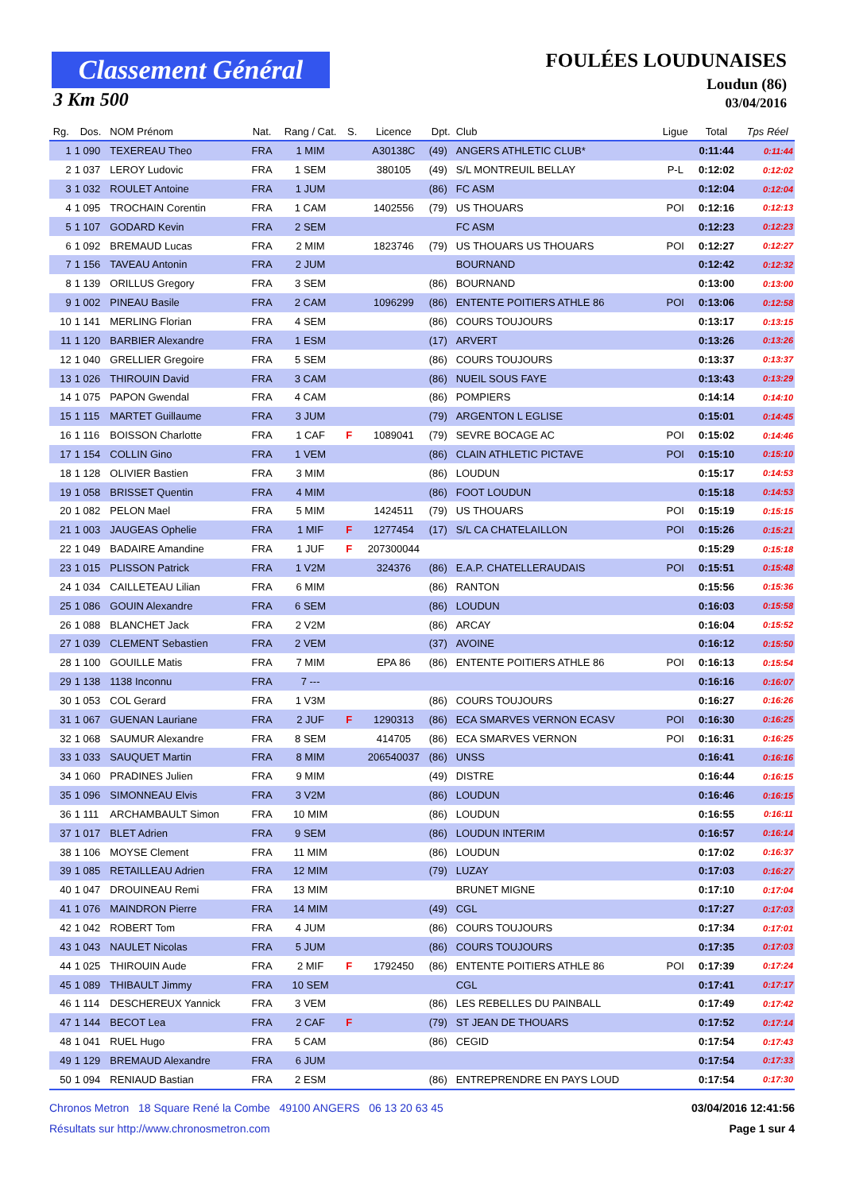Classement Général
3 Km 500
FOULÉES LOUDUNAISES
Loudun (86)
03/04/2016
| Rg. | Dos. | NOM Prénom | Nat. | Rang / Cat. | S. | Licence | Dpt. | Club | Ligue | Total | Tps Réel |
| --- | --- | --- | --- | --- | --- | --- | --- | --- | --- | --- | --- |
| 1 | 1 090 | TEXEREAU Theo | FRA | 1 MIM | | A30138C | (49) | ANGERS ATHLETIC CLUB* | | 0:11:44 | 0:11:44 |
| 2 | 1 037 | LEROY Ludovic | FRA | 1 SEM | | 380105 | (49) | S/L MONTREUIL BELLAY | P-L | 0:12:02 | 0:12:02 |
| 3 | 1 032 | ROULET Antoine | FRA | 1 JUM | | | (86) | FC ASM | | 0:12:04 | 0:12:04 |
| 4 | 1 095 | TROCHAIN Corentin | FRA | 1 CAM | | 1402556 | (79) | US THOUARS | POI | 0:12:16 | 0:12:13 |
| 5 | 1 107 | GODARD Kevin | FRA | 2 SEM | | | | FC ASM | | 0:12:23 | 0:12:23 |
| 6 | 1 092 | BREMAUD Lucas | FRA | 2 MIM | | 1823746 | (79) | US THOUARS US THOUARS | POI | 0:12:27 | 0:12:27 |
| 7 | 1 156 | TAVEAU Antonin | FRA | 2 JUM | | | | BOURNAND | | 0:12:42 | 0:12:32 |
| 8 | 1 139 | ORILLUS Gregory | FRA | 3 SEM | | | (86) | BOURNAND | | 0:13:00 | 0:13:00 |
| 9 | 1 002 | PINEAU Basile | FRA | 2 CAM | | 1096299 | (86) | ENTENTE POITIERS ATHLE 86 | POI | 0:13:06 | 0:12:58 |
| 10 | 1 141 | MERLING Florian | FRA | 4 SEM | | | (86) | COURS TOUJOURS | | 0:13:17 | 0:13:15 |
| 11 | 1 120 | BARBIER Alexandre | FRA | 1 ESM | | | (17) | ARVERT | | 0:13:26 | 0:13:26 |
| 12 | 1 040 | GRELLIER Gregoire | FRA | 5 SEM | | | (86) | COURS TOUJOURS | | 0:13:37 | 0:13:37 |
| 13 | 1 026 | THIROUIN David | FRA | 3 CAM | | | (86) | NUEIL SOUS FAYE | | 0:13:43 | 0:13:29 |
| 14 | 1 075 | PAPON Gwendal | FRA | 4 CAM | | | (86) | POMPIERS | | 0:14:14 | 0:14:10 |
| 15 | 1 115 | MARTET Guillaume | FRA | 3 JUM | | | (79) | ARGENTON L EGLISE | | 0:15:01 | 0:14:45 |
| 16 | 1 116 | BOISSON Charlotte | FRA | 1 CAF | F | 1089041 | (79) | SEVRE BOCAGE AC | POI | 0:15:02 | 0:14:46 |
| 17 | 1 154 | COLLIN Gino | FRA | 1 VEM | | | (86) | CLAIN ATHLETIC PICTAVE | POI | 0:15:10 | 0:15:10 |
| 18 | 1 128 | OLIVIER Bastien | FRA | 3 MIM | | | (86) | LOUDUN | | 0:15:17 | 0:14:53 |
| 19 | 1 058 | BRISSET Quentin | FRA | 4 MIM | | | (86) | FOOT LOUDUN | | 0:15:18 | 0:14:53 |
| 20 | 1 082 | PELON Mael | FRA | 5 MIM | | 1424511 | (79) | US THOUARS | POI | 0:15:19 | 0:15:15 |
| 21 | 1 003 | JAUGEAS Ophelie | FRA | 1 MIF | F | 1277454 | (17) | S/L CA CHATELAILLON | POI | 0:15:26 | 0:15:21 |
| 22 | 1 049 | BADAIRE Amandine | FRA | 1 JUF | F | 207300044 | | | | 0:15:29 | 0:15:18 |
| 23 | 1 015 | PLISSON Patrick | FRA | 1 V2M | | 324376 | (86) | E.A.P. CHATELLERAUDAIS | POI | 0:15:51 | 0:15:48 |
| 24 | 1 034 | CAILLETEAU Lilian | FRA | 6 MIM | | | (86) | RANTON | | 0:15:56 | 0:15:36 |
| 25 | 1 086 | GOUIN Alexandre | FRA | 6 SEM | | | (86) | LOUDUN | | 0:16:03 | 0:15:58 |
| 26 | 1 088 | BLANCHET Jack | FRA | 2 V2M | | | (86) | ARCAY | | 0:16:04 | 0:15:52 |
| 27 | 1 039 | CLEMENT Sebastien | FRA | 2 VEM | | | (37) | AVOINE | | 0:16:12 | 0:15:50 |
| 28 | 1 100 | GOUILLE Matis | FRA | 7 MIM | | EPA 86 | (86) | ENTENTE POITIERS ATHLE 86 | POI | 0:16:13 | 0:15:54 |
| 29 | 1 138 | 1138 Inconnu | FRA | 7 --- | | | | | | 0:16:16 | 0:16:07 |
| 30 | 1 053 | COL Gerard | FRA | 1 V3M | | | (86) | COURS TOUJOURS | | 0:16:27 | 0:16:26 |
| 31 | 1 067 | GUENAN Lauriane | FRA | 2 JUF | F | 1290313 | (86) | ECA SMARVES VERNON ECASV | POI | 0:16:30 | 0:16:25 |
| 32 | 1 068 | SAUMUR Alexandre | FRA | 8 SEM | | 414705 | (86) | ECA SMARVES VERNON | POI | 0:16:31 | 0:16:25 |
| 33 | 1 033 | SAUQUET Martin | FRA | 8 MIM | | 206540037 | (86) | UNSS | | 0:16:41 | 0:16:16 |
| 34 | 1 060 | PRADINES Julien | FRA | 9 MIM | | | (49) | DISTRE | | 0:16:44 | 0:16:15 |
| 35 | 1 096 | SIMONNEAU Elvis | FRA | 3 V2M | | | (86) | LOUDUN | | 0:16:46 | 0:16:15 |
| 36 | 1 111 | ARCHAMBAULT Simon | FRA | 10 MIM | | | (86) | LOUDUN | | 0:16:55 | 0:16:11 |
| 37 | 1 017 | BLET Adrien | FRA | 9 SEM | | | (86) | LOUDUN INTERIM | | 0:16:57 | 0:16:14 |
| 38 | 1 106 | MOYSE Clement | FRA | 11 MIM | | | (86) | LOUDUN | | 0:17:02 | 0:16:37 |
| 39 | 1 085 | RETAILLEAU Adrien | FRA | 12 MIM | | | (79) | LUZAY | | 0:17:03 | 0:16:27 |
| 40 | 1 047 | DROUINEAU Remi | FRA | 13 MIM | | | | BRUNET MIGNE | | 0:17:10 | 0:17:04 |
| 41 | 1 076 | MAINDRON Pierre | FRA | 14 MIM | | | (49) | CGL | | 0:17:27 | 0:17:03 |
| 42 | 1 042 | ROBERT Tom | FRA | 4 JUM | | | (86) | COURS TOUJOURS | | 0:17:34 | 0:17:01 |
| 43 | 1 043 | NAULET Nicolas | FRA | 5 JUM | | | (86) | COURS TOUJOURS | | 0:17:35 | 0:17:03 |
| 44 | 1 025 | THIROUIN Aude | FRA | 2 MIF | F | 1792450 | (86) | ENTENTE POITIERS ATHLE 86 | POI | 0:17:39 | 0:17:24 |
| 45 | 1 089 | THIBAULT Jimmy | FRA | 10 SEM | | | | CGL | | 0:17:41 | 0:17:17 |
| 46 | 1 114 | DESCHEREUX Yannick | FRA | 3 VEM | | | (86) | LES REBELLES DU PAINBALL | | 0:17:49 | 0:17:42 |
| 47 | 1 144 | BECOT Lea | FRA | 2 CAF | F | | (79) | ST JEAN DE THOUARS | | 0:17:52 | 0:17:14 |
| 48 | 1 041 | RUEL Hugo | FRA | 5 CAM | | | (86) | CEGID | | 0:17:54 | 0:17:43 |
| 49 | 1 129 | BREMAUD Alexandre | FRA | 6 JUM | | | | | | 0:17:54 | 0:17:33 |
| 50 | 1 094 | RENIAUD Bastian | FRA | 2 ESM | | | (86) | ENTREPRENDRE EN PAYS LOUD | | 0:17:54 | 0:17:30 |
Chronos Metron 18 Square René la Combe 49100 ANGERS 06 13 20 63 45 03/04/2016 12:41:56
Résultats sur http://www.chronosmetron.com Page 1 sur 4